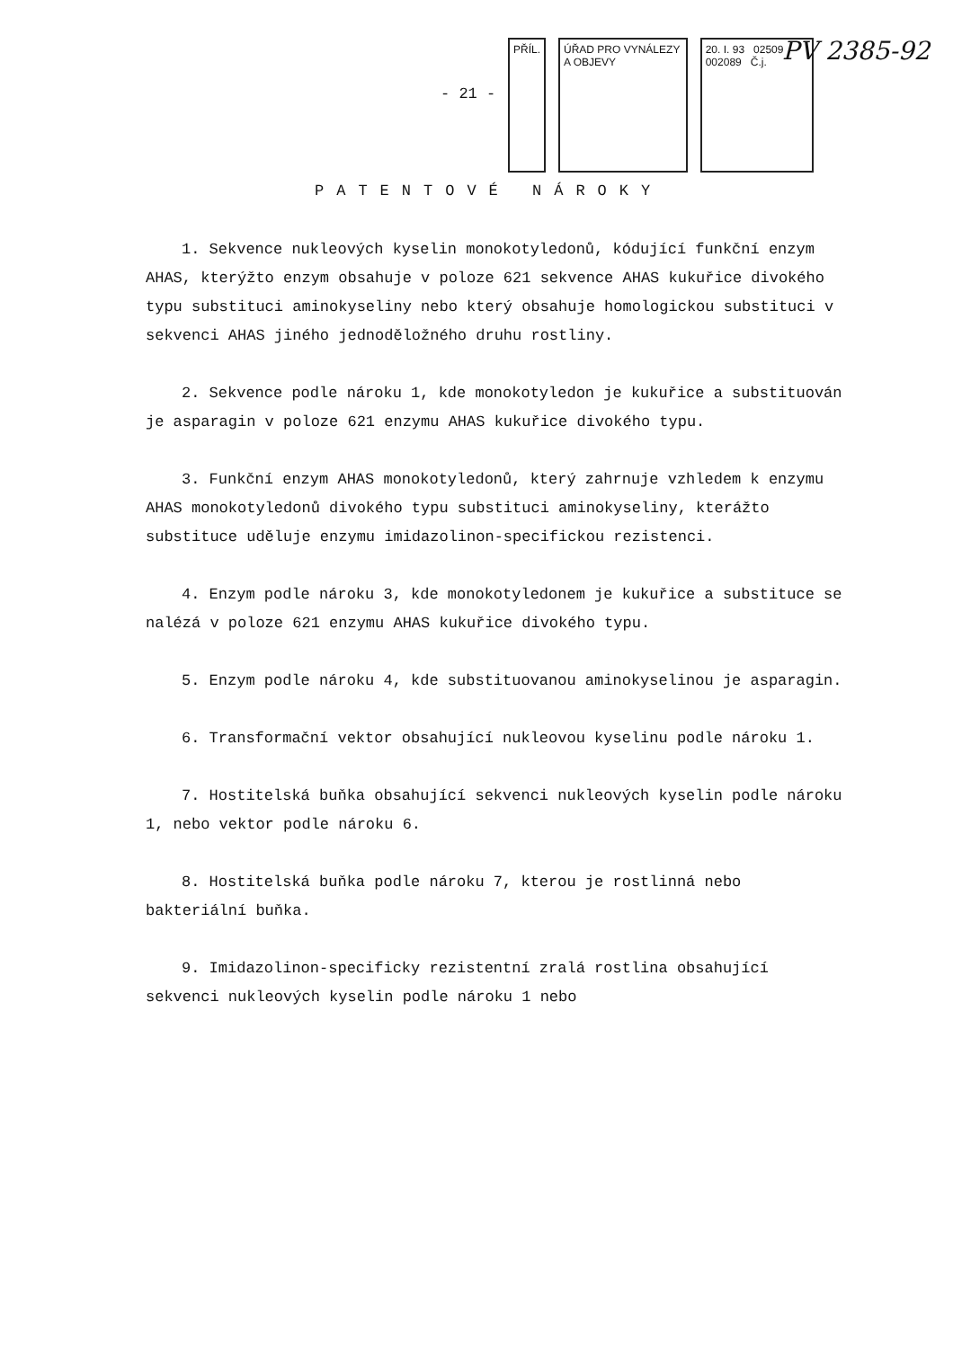- 21 -
PŘÍL. ÚŘAD PRO VYNÁLEZY A OBJEVY 20. I. 93 02509 002089 Č.j.
PV 2385-92
PATENTOVÉ NÁROKY
1. Sekvence nukleových kyselin monokotyledonů, kódující funkční enzym AHAS, kterýžto enzym obsahuje v poloze 621 sekvence AHAS kukuřice divokého typu substituci aminokyseliny nebo který obsahuje homologickou substituci v sekvenci AHAS jiného jednoděložného druhu rostliny.
2. Sekvence podle nároku 1, kde monokotyledon je kukuřice a substituován je asparagin v poloze 621 enzymu AHAS kukuřice divokého typu.
3. Funkční enzym AHAS monokotyledonů, který zahrnuje vzhledem k enzymu AHAS monokotyledonů divokého typu substituci aminokyseliny, kterážto substituce uděluje enzymu imidazolinon-specifickou rezistenci.
4. Enzym podle nároku 3, kde monokotyledonem je kukuřice a substituce se nalézá v poloze 621 enzymu AHAS kukuřice divokého typu.
5. Enzym podle nároku 4, kde substituovanou aminokyselinou je asparagin.
6. Transformační vektor obsahující nukleovou kyselinu podle nároku 1.
7. Hostitelská buňka obsahující sekvenci nukleových kyselin podle nároku 1, nebo vektor podle nároku 6.
8. Hostitelská buňka podle nároku 7, kterou je rostlinná nebo bakteriální buňka.
9. Imidazolinon-specificky rezistentní zralá rostlina obsahující sekvenci nukleových kyselin podle nároku 1 nebo